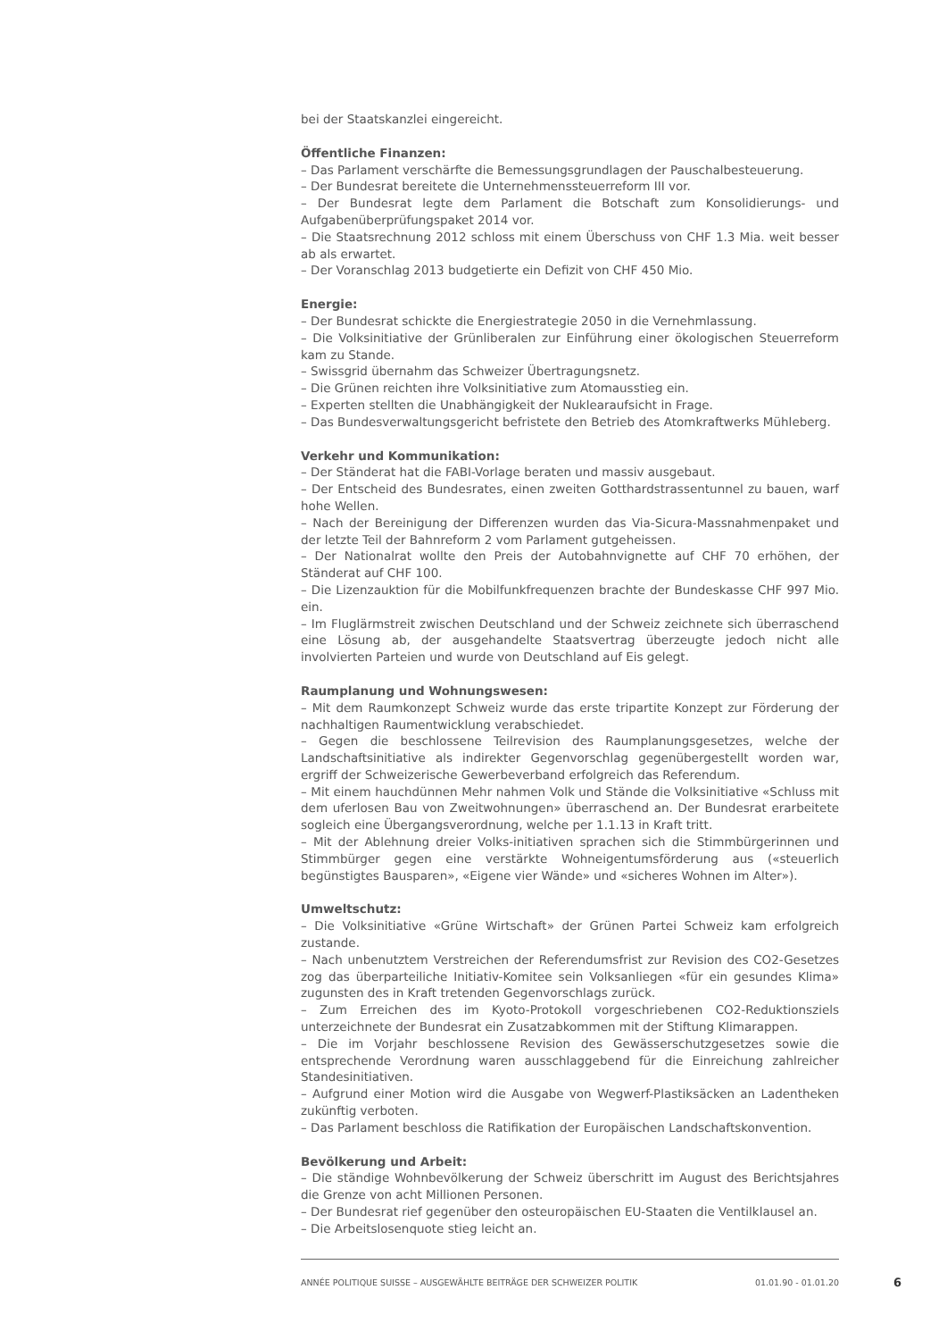bei der Staatskanzlei eingereicht.
Öffentliche Finanzen:
– Das Parlament verschärfte die Bemessungsgrundlagen der Pauschalbesteuerung.
– Der Bundesrat bereitete die Unternehmenssteuerreform III vor.
– Der Bundesrat legte dem Parlament die Botschaft zum Konsolidierungs- und Aufgabenüberprüfungspaket 2014 vor.
– Die Staatsrechnung 2012 schloss mit einem Überschuss von CHF 1.3 Mia. weit besser ab als erwartet.
– Der Voranschlag 2013 budgetierte ein Defizit von CHF 450 Mio.
Energie:
– Der Bundesrat schickte die Energiestrategie 2050 in die Vernehmlassung.
– Die Volksinitiative der Grünliberalen zur Einführung einer ökologischen Steuerreform kam zu Stande.
– Swissgrid übernahm das Schweizer Übertragungsnetz.
– Die Grünen reichten ihre Volksinitiative zum Atomausstieg ein.
– Experten stellten die Unabhängigkeit der Nuklearaufsicht in Frage.
– Das Bundesverwaltungsgericht befristete den Betrieb des Atomkraftwerks Mühleberg.
Verkehr und Kommunikation:
– Der Ständerat hat die FABI-Vorlage beraten und massiv ausgebaut.
– Der Entscheid des Bundesrates, einen zweiten Gotthardstrassentunnel zu bauen, warf hohe Wellen.
– Nach der Bereinigung der Differenzen wurden das Via-Sicura-Massnahmenpaket und der letzte Teil der Bahnreform 2 vom Parlament gutgeheissen.
– Der Nationalrat wollte den Preis der Autobahnvignette auf CHF 70 erhöhen, der Ständerat auf CHF 100.
– Die Lizenzauktion für die Mobilfunkfrequenzen brachte der Bundeskasse CHF 997 Mio. ein.
– Im Fluglärmstreit zwischen Deutschland und der Schweiz zeichnete sich überraschend eine Lösung ab, der ausgehandelte Staatsvertrag überzeugte jedoch nicht alle involvierten Parteien und wurde von Deutschland auf Eis gelegt.
Raumplanung und Wohnungswesen:
– Mit dem Raumkonzept Schweiz wurde das erste tripartite Konzept zur Förderung der nachhaltigen Raumentwicklung verabschiedet.
– Gegen die beschlossene Teilrevision des Raumplanungsgesetzes, welche der Landschaftsinitiative als indirekter Gegenvorschlag gegenübergestellt worden war, ergriff der Schweizerische Gewerbeverband erfolgreich das Referendum.
– Mit einem hauchdünnen Mehr nahmen Volk und Stände die Volksinitiative «Schluss mit dem uferlosen Bau von Zweitwohnungen» überraschend an. Der Bundesrat erarbeitete sogleich eine Übergangsverordnung, welche per 1.1.13 in Kraft tritt.
– Mit der Ablehnung dreier Volks-initiativen sprachen sich die Stimmbürgerinnen und Stimmbürger gegen eine verstärkte Wohneigentumsförderung aus («steuerlich begünstigtes Bausparen», «Eigene vier Wände» und «sicheres Wohnen im Alter»).
Umweltschutz:
– Die Volksinitiative «Grüne Wirtschaft» der Grünen Partei Schweiz kam erfolgreich zustande.
– Nach unbenutztem Verstreichen der Referendumsfrist zur Revision des CO2-Gesetzes zog das überparteiliche Initiativ-Komitee sein Volksanliegen «für ein gesundes Klima» zugunsten des in Kraft tretenden Gegenvorschlags zurück.
– Zum Erreichen des im Kyoto-Protokoll vorgeschriebenen CO2-Reduktionsziels unterzeichnete der Bundesrat ein Zusatzabkommen mit der Stiftung Klimarappen.
– Die im Vorjahr beschlossene Revision des Gewässerschutzgesetzes sowie die entsprechende Verordnung waren ausschlaggebend für die Einreichung zahlreicher Standesinitiativen.
– Aufgrund einer Motion wird die Ausgabe von Wegwerf-Plastiksäcken an Ladentheken zukünftig verboten.
– Das Parlament beschloss die Ratifikation der Europäischen Landschaftskonvention.
Bevölkerung und Arbeit:
– Die ständige Wohnbevölkerung der Schweiz überschritt im August des Berichtsjahres die Grenze von acht Millionen Personen.
– Der Bundesrat rief gegenüber den osteuropäischen EU-Staaten die Ventilklausel an.
– Die Arbeitslosenquote stieg leicht an.
ANNÉE POLITIQUE SUISSE – AUSGEWÄHLTE BEITRÄGE DER SCHWEIZER POLITIK 01.01.90 - 01.01.20 6